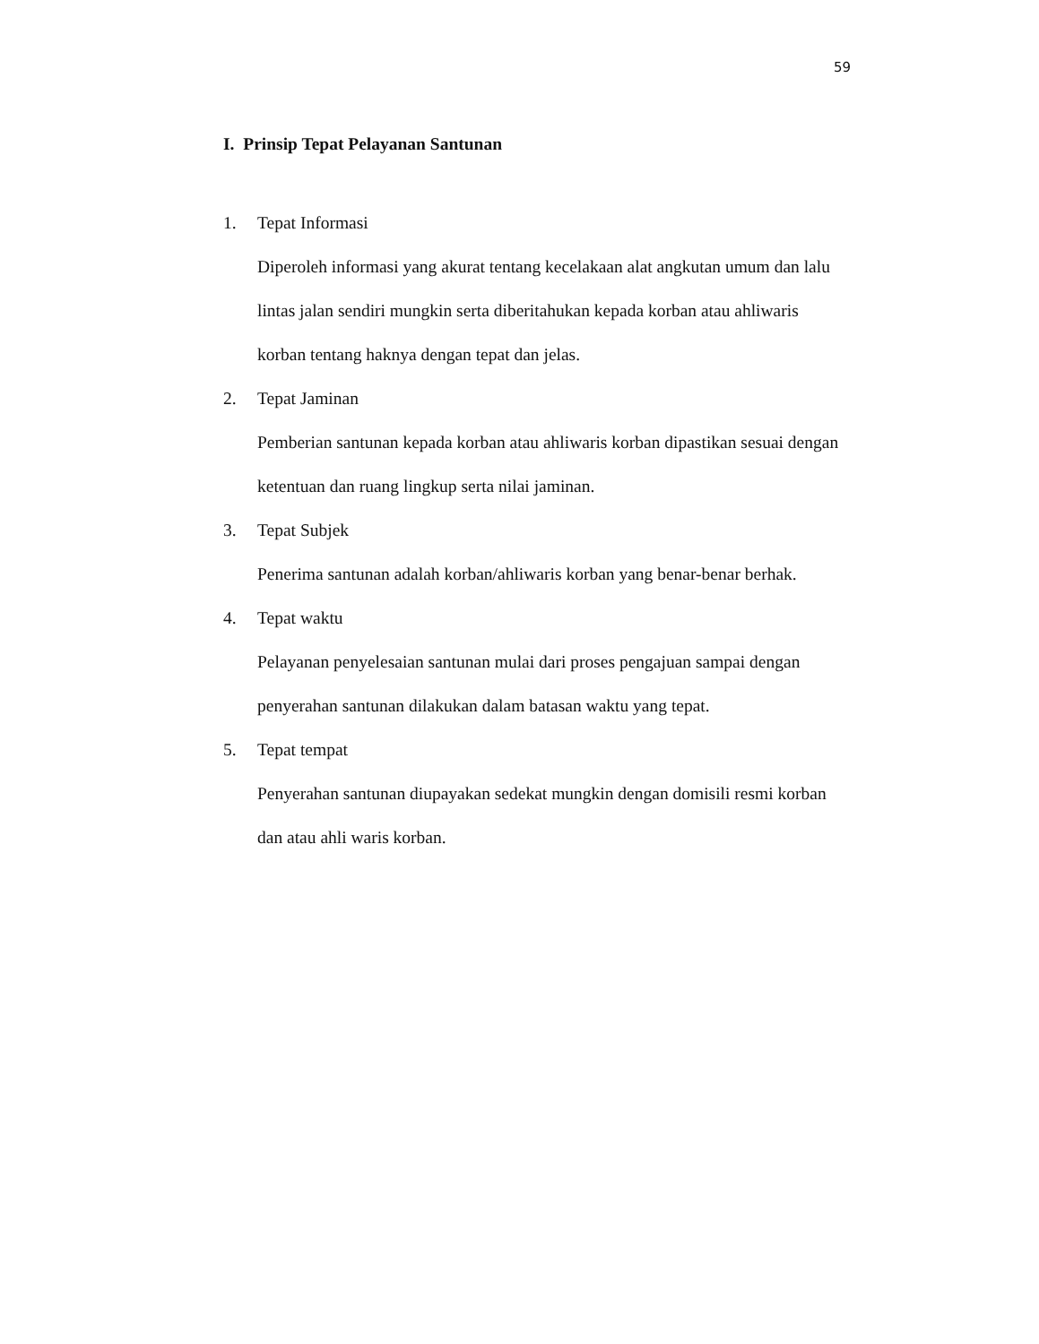59
I. Prinsip Tepat Pelayanan Santunan
1. Tepat Informasi
Diperoleh informasi yang akurat tentang kecelakaan alat angkutan umum dan lalu lintas jalan sendiri mungkin serta diberitahukan kepada korban atau ahliwaris korban tentang haknya dengan tepat dan jelas.
2. Tepat Jaminan
Pemberian santunan kepada korban atau ahliwaris korban dipastikan sesuai dengan ketentuan dan ruang lingkup serta nilai jaminan.
3. Tepat Subjek
Penerima santunan adalah korban/ahliwaris korban yang benar-benar berhak.
4. Tepat waktu
Pelayanan penyelesaian santunan mulai dari proses pengajuan sampai dengan penyerahan santunan dilakukan dalam batasan waktu yang tepat.
5. Tepat tempat
Penyerahan santunan diupayakan sedekat mungkin dengan domisili resmi korban dan atau ahli waris korban.